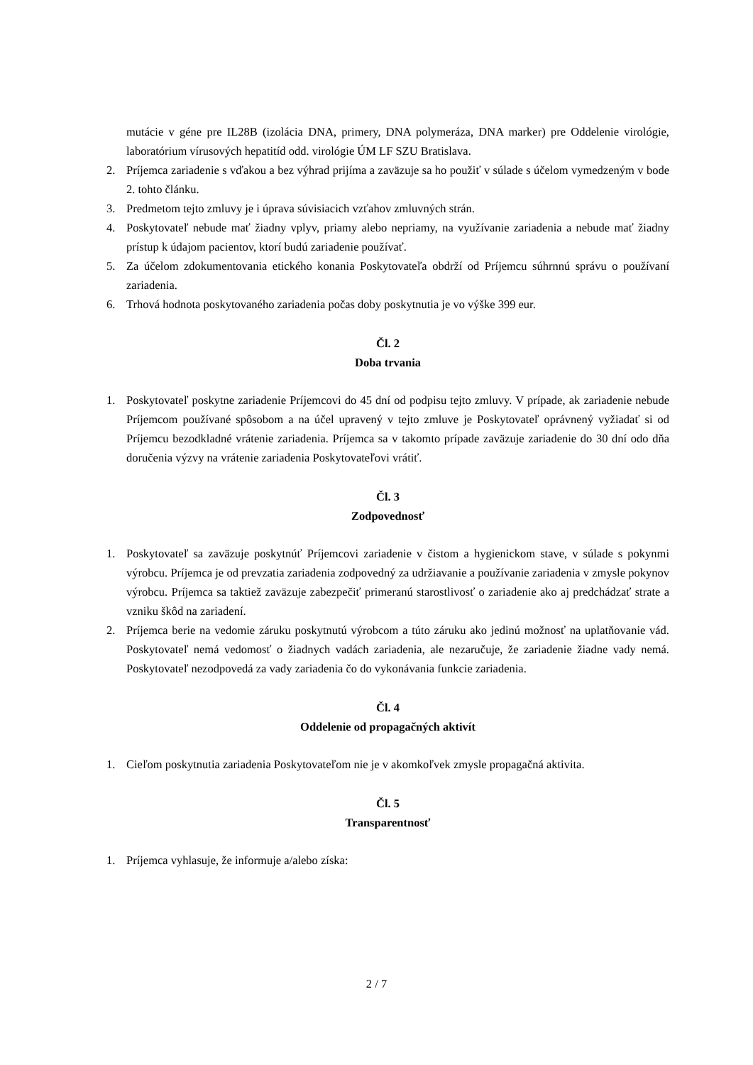mutácie v géne pre IL28B (izolácia DNA, primery, DNA polymeráza, DNA marker) pre Oddelenie virológie, laboratórium vírusových hepatitíd odd. virológie ÚM LF SZU Bratislava.
2. Príjemca zariadenie s vďakou a bez výhrad prijíma a zaväzuje sa ho použiť v súlade s účelom vymedzeným v bode 2. tohto článku.
3. Predmetom tejto zmluvy je i úprava súvisiacich vzťahov zmluvných strán.
4. Poskytovateľ nebude mať žiadny vplyv, priamy alebo nepriamy, na využívanie zariadenia a nebude mať žiadny prístup k údajom pacientov, ktorí budú zariadenie používať.
5. Za účelom zdokumentovania etického konania Poskytovateľa obdrží od Príjemcu súhrnnú správu o používaní zariadenia.
6. Trhová hodnota poskytovaného zariadenia počas doby poskytnutia je vo výške 399 eur.
Čl. 2
Doba trvania
1. Poskytovateľ poskytne zariadenie Príjemcovi do 45 dní od podpisu tejto zmluvy. V prípade, ak zariadenie nebude Príjemcom používané spôsobom a na účel upravený v tejto zmluve je Poskytovateľ oprávnený vyžiadať si od Príjemcu bezodkladné vrátenie zariadenia. Príjemca sa v takomto prípade zaväzuje zariadenie do 30 dní odo dňa doručenia výzvy na vrátenie zariadenia Poskytovateľovi vrátiť.
Čl. 3
Zodpovednosť
1. Poskytovateľ sa zaväzuje poskytnúť Príjemcovi zariadenie v čistom a hygienickom stave, v súlade s pokynmi výrobcu. Príjemca je od prevzatia zariadenia zodpovedný za udržiavanie a používanie zariadenia v zmysle pokynov výrobcu. Príjemca sa taktiež zaväzuje zabezpečiť primeranú starostlivosť o zariadenie ako aj predchádzať strate a vzniku škôd na zariadení.
2. Príjemca berie na vedomie záruku poskytnutú výrobcom a túto záruku ako jedinú možnosť na uplatňovanie vád. Poskytovateľ nemá vedomosť o žiadnych vadách zariadenia, ale nezaručuje, že zariadenie žiadne vady nemá. Poskytovateľ nezodpovedá za vady zariadenia čo do vykonávania funkcie zariadenia.
Čl. 4
Oddelenie od propagačných aktivít
1. Cieľom poskytnutia zariadenia Poskytovateľom nie je v akomkoľvek zmysle propagačná aktivita.
Čl. 5
Transparentnosť
1. Príjemca vyhlasuje, že informuje a/alebo získa:
2 / 7